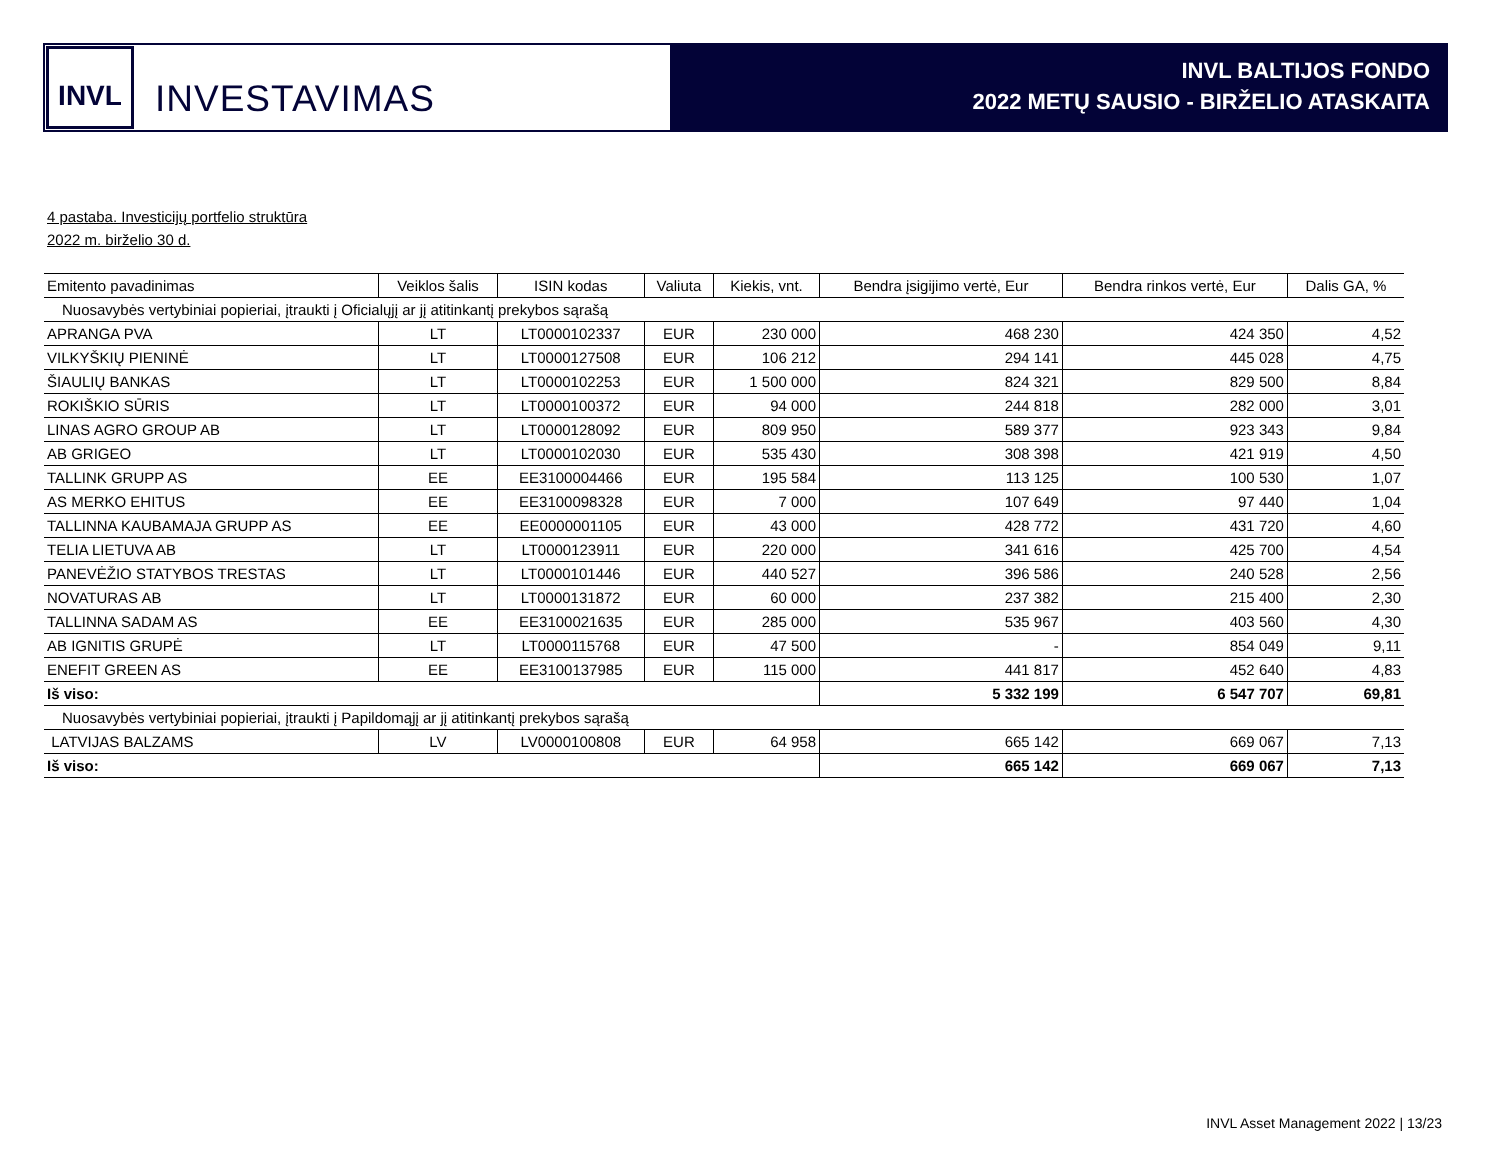INVL
INVESTAVIMAS
INVL BALTIJOS FONDO
2022 METŲ SAUSIO - BIRŽELIO ATASKAITA
4 pastaba. Investicijų portfelio struktūra
2022 m. birželio 30 d.
| Emitento pavadinimas | Veiklos šalis | ISIN kodas | Valiuta | Kiekis, vnt. | Bendra įsigijimo vertė, Eur | Bendra rinkos vertė, Eur | Dalis GA, % |
| --- | --- | --- | --- | --- | --- | --- | --- |
| Nuosavybės vertybiniai popieriai, įtraukti į Oficialųjį ar jį atitinkantį prekybos sąrašą | | | | | | | |
| APRANGA PVA | LT | LT0000102337 | EUR | 230 000 | 468 230 | 424 350 | 4,52 |
| VILKYŠKIŲ PIENINĖ | LT | LT0000127508 | EUR | 106 212 | 294 141 | 445 028 | 4,75 |
| ŠIAULIŲ BANKAS | LT | LT0000102253 | EUR | 1 500 000 | 824 321 | 829 500 | 8,84 |
| ROKIŠKIO SŪRIS | LT | LT0000100372 | EUR | 94 000 | 244 818 | 282 000 | 3,01 |
| LINAS AGRO GROUP AB | LT | LT0000128092 | EUR | 809 950 | 589 377 | 923 343 | 9,84 |
| AB GRIGEO | LT | LT0000102030 | EUR | 535 430 | 308 398 | 421 919 | 4,50 |
| TALLINK GRUPP AS | EE | EE3100004466 | EUR | 195 584 | 113 125 | 100 530 | 1,07 |
| AS MERKO EHITUS | EE | EE3100098328 | EUR | 7 000 | 107 649 | 97 440 | 1,04 |
| TALLINNA KAUBAMAJA GRUPP AS | EE | EE0000001105 | EUR | 43 000 | 428 772 | 431 720 | 4,60 |
| TELIA LIETUVA AB | LT | LT0000123911 | EUR | 220 000 | 341 616 | 425 700 | 4,54 |
| PANEVĖŽIO STATYBOS TRESTAS | LT | LT0000101446 | EUR | 440 527 | 396 586 | 240 528 | 2,56 |
| NOVATURAS AB | LT | LT0000131872 | EUR | 60 000 | 237 382 | 215 400 | 2,30 |
| TALLINNA SADAM AS | EE | EE3100021635 | EUR | 285 000 | 535 967 | 403 560 | 4,30 |
| AB IGNITIS GRUPĖ | LT | LT0000115768 | EUR | 47 500 | - | 854 049 | 9,11 |
| ENEFIT GREEN AS | EE | EE3100137985 | EUR | 115 000 | 441 817 | 452 640 | 4,83 |
| Iš viso: | | | | | 5 332 199 | 6 547 707 | 69,81 |
| Nuosavybės vertybiniai popieriai, įtraukti į Papildomąjį ar jį atitinkantį prekybos sąrašą | | | | | | | |
| LATVIJAS BALZAMS | LV | LV0000100808 | EUR | 64 958 | 665 142 | 669 067 | 7,13 |
| Iš viso: | | | | | 665 142 | 669 067 | 7,13 |
INVL Asset Management 2022 | 13/23